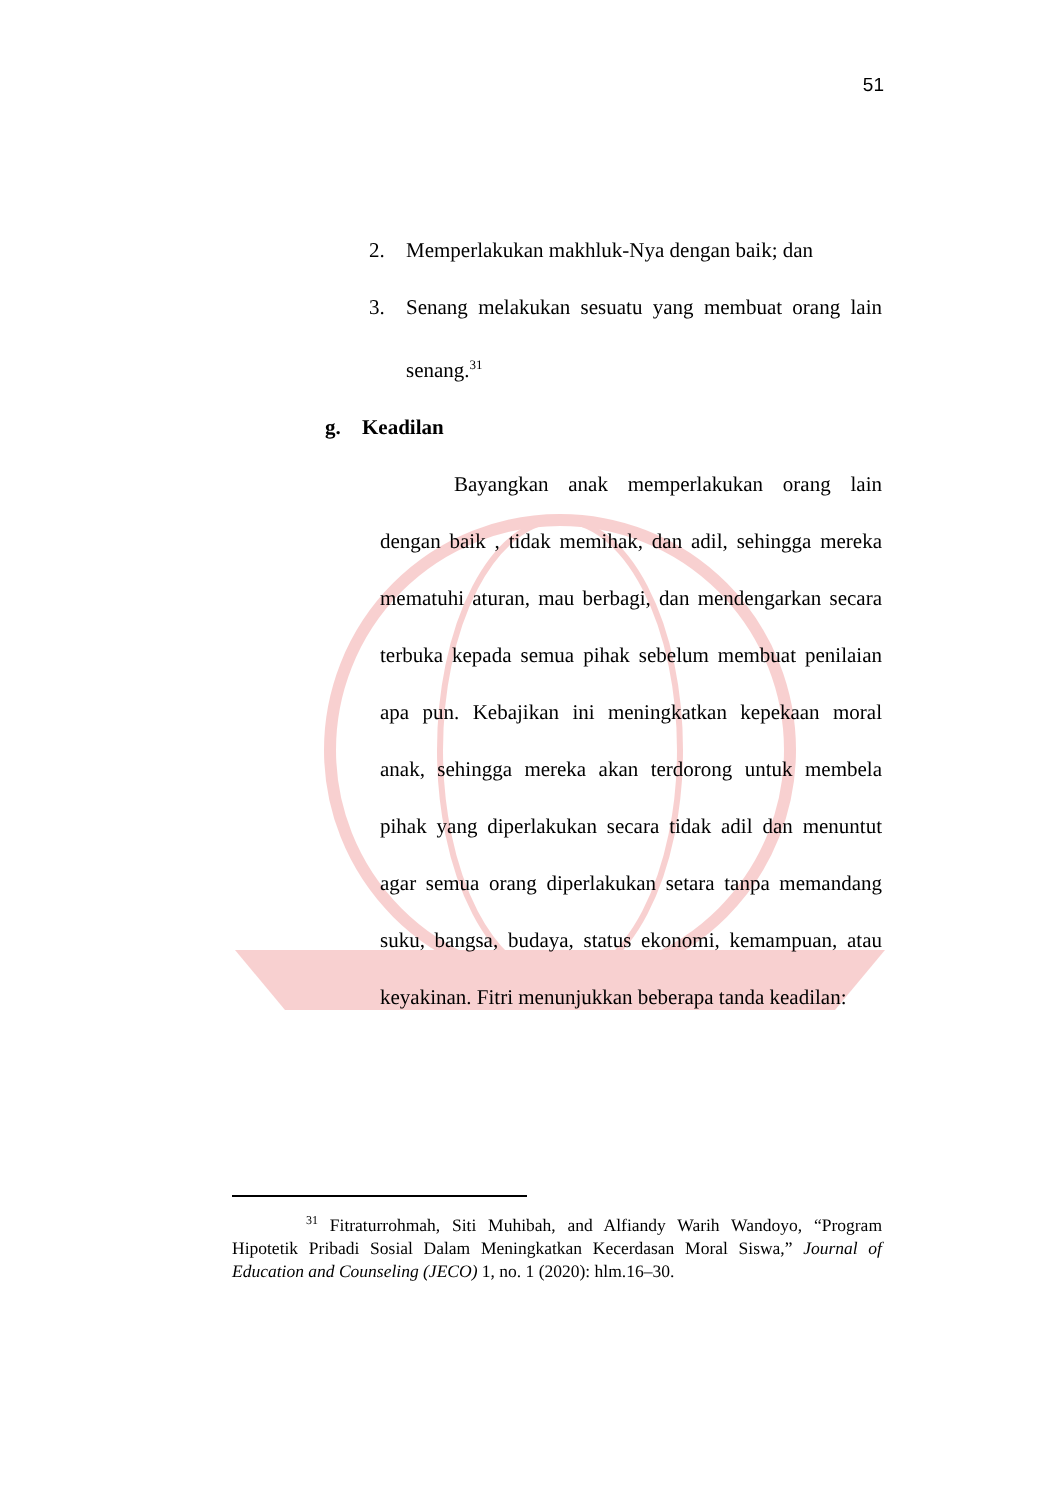51
2. Memperlakukan makhluk-Nya dengan baik; dan
3. Senang melakukan sesuatu yang membuat orang lain senang.<sup>31</sup>
g. Keadilan
Bayangkan anak memperlakukan orang lain dengan baik , tidak memihak, dan adil, sehingga mereka mematuhi aturan, mau berbagi, dan mendengarkan secara terbuka kepada semua pihak sebelum membuat penilaian apa pun. Kebajikan ini meningkatkan kepekaan moral anak, sehingga mereka akan terdorong untuk membela pihak yang diperlakukan secara tidak adil dan menuntut agar semua orang diperlakukan setara tanpa memandang suku, bangsa, budaya, status ekonomi, kemampuan, atau keyakinan. Fitri menunjukkan beberapa tanda keadilan:
<sup>31</sup> Fitraturrohmah, Siti Muhibah, and Alfiandy Warih Wandoyo, “Program Hipotetik Pribadi Sosial Dalam Meningkatkan Kecerdasan Moral Siswa,” Journal of Education and Counseling (JECO) 1, no. 1 (2020): hlm.16–30.